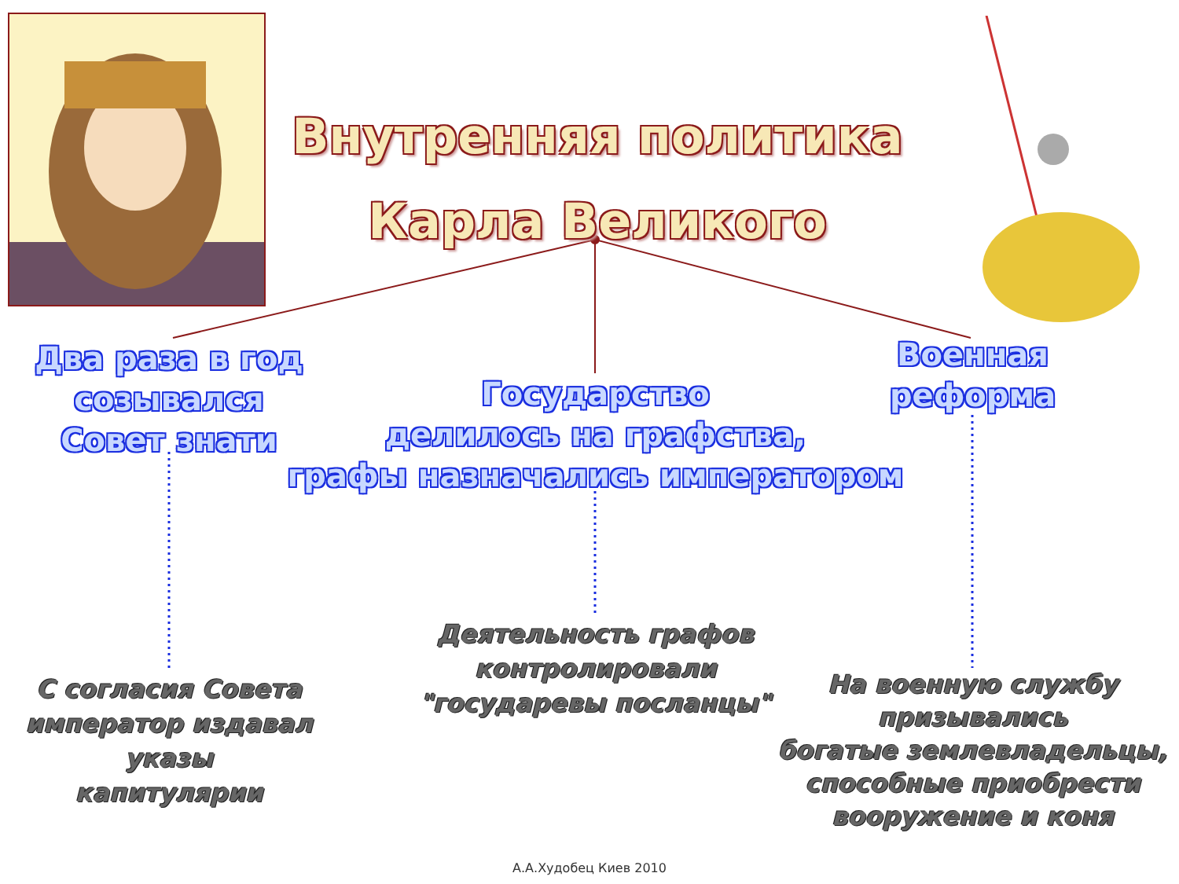Внутренняя политика
Карла Великого
Два раза в год
созывался
Совет знати
Государство
делилось на графства,
графы назначались императором
Военная
реформа
С согласия Совета
император издавал указы
капитулярии
Деятельность графов
контролировали
"государевы посланцы"
На военную службу
призывались
богатые землевладельцы,
способные приобрести
вооружение и коня
А.А.Худобец Киев 2010